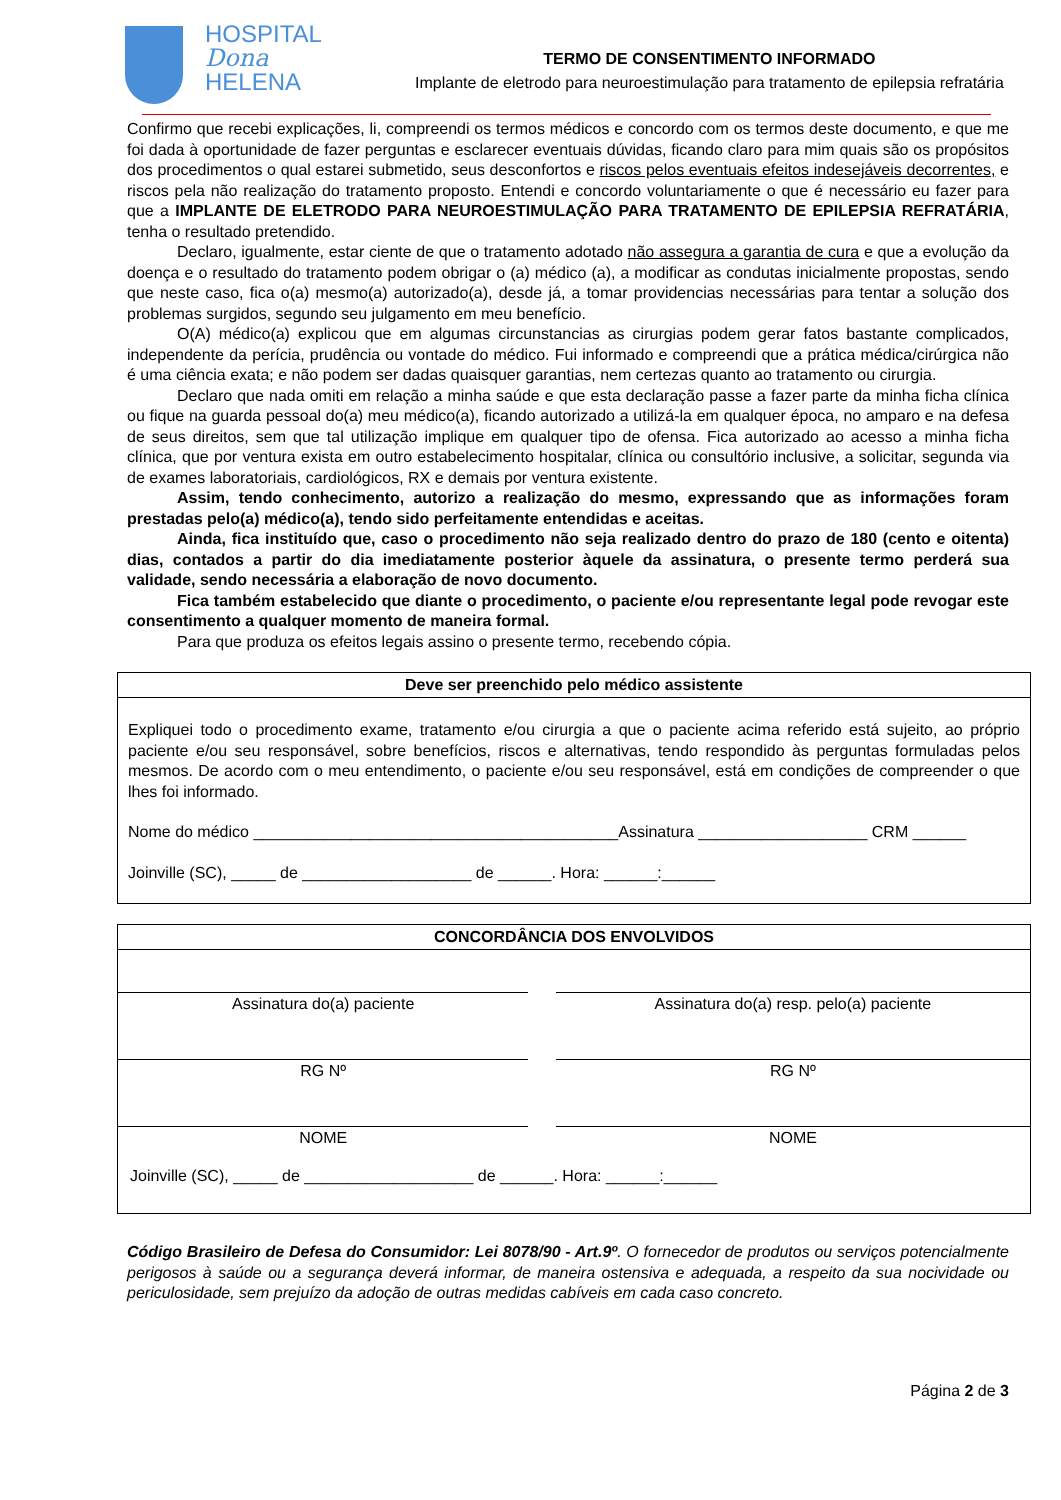HOSPITAL
Dona
HELENA
TERMO DE CONSENTIMENTO INFORMADO
Implante de eletrodo para neuroestimulação para tratamento de epilepsia refratária
Confirmo que recebi explicações, li, compreendi os termos médicos e concordo com os termos deste documento, e que me foi dada à oportunidade de fazer perguntas e esclarecer eventuais dúvidas, ficando claro para mim quais são os propósitos dos procedimentos o qual estarei submetido, seus desconfortos e riscos pelos eventuais efeitos indesejáveis decorrentes, e riscos pela não realização do tratamento proposto. Entendi e concordo voluntariamente o que é necessário eu fazer para que a IMPLANTE DE ELETRODO PARA NEUROESTIMULAÇÃO PARA TRATAMENTO DE EPILEPSIA REFRATÁRIA, tenha o resultado pretendido.
Declaro, igualmente, estar ciente de que o tratamento adotado não assegura a garantia de cura e que a evolução da doença e o resultado do tratamento podem obrigar o (a) médico (a), a modificar as condutas inicialmente propostas, sendo que neste caso, fica o(a) mesmo(a) autorizado(a), desde já, a tomar providencias necessárias para tentar a solução dos problemas surgidos, segundo seu julgamento em meu benefício.
O(A) médico(a) explicou que em algumas circunstancias as cirurgias podem gerar fatos bastante complicados, independente da perícia, prudência ou vontade do médico. Fui informado e compreendi que a prática médica/cirúrgica não é uma ciência exata; e não podem ser dadas quaisquer garantias, nem certezas quanto ao tratamento ou cirurgia.
Declaro que nada omiti em relação a minha saúde e que esta declaração passe a fazer parte da minha ficha clínica ou fique na guarda pessoal do(a) meu médico(a), ficando autorizado a utilizá-la em qualquer época, no amparo e na defesa de seus direitos, sem que tal utilização implique em qualquer tipo de ofensa. Fica autorizado ao acesso a minha ficha clínica, que por ventura exista em outro estabelecimento hospitalar, clínica ou consultório inclusive, a solicitar, segunda via de exames laboratoriais, cardiológicos, RX e demais por ventura existente.
Assim, tendo conhecimento, autorizo a realização do mesmo, expressando que as informações foram prestadas pelo(a) médico(a), tendo sido perfeitamente entendidas e aceitas.
Ainda, fica instituído que, caso o procedimento não seja realizado dentro do prazo de 180 (cento e oitenta) dias, contados a partir do dia imediatamente posterior àquele da assinatura, o presente termo perderá sua validade, sendo necessária a elaboração de novo documento.
Fica também estabelecido que diante o procedimento, o paciente e/ou representante legal pode revogar este consentimento a qualquer momento de maneira formal.
Para que produza os efeitos legais assino o presente termo, recebendo cópia.
Deve ser preenchido pelo médico assistente
Expliquei todo o procedimento exame, tratamento e/ou cirurgia a que o paciente acima referido está sujeito, ao próprio paciente e/ou seu responsável, sobre benefícios, riscos e alternativas, tendo respondido às perguntas formuladas pelos mesmos. De acordo com o meu entendimento, o paciente e/ou seu responsável, está em condições de compreender o que lhes foi informado.
Nome do médico _________________________________________Assinatura ___________________ CRM ______
Joinville (SC), _____ de ___________________ de ______. Hora: ______:______
CONCORDÂNCIA DOS ENVOLVIDOS
| Assinatura do(a) paciente | | Assinatura do(a) resp. pelo(a) paciente |
| RG Nº | | RG Nº |
| NOME | | NOME |
Joinville (SC), _____ de ___________________ de ______. Hora: ______:______
Código Brasileiro de Defesa do Consumidor: Lei 8078/90 - Art.9º. O fornecedor de produtos ou serviços potencialmente perigosos à saúde ou a segurança deverá informar, de maneira ostensiva e adequada, a respeito da sua nocividade ou periculosidade, sem prejuízo da adoção de outras medidas cabíveis em cada caso concreto.
Página 2 de 3